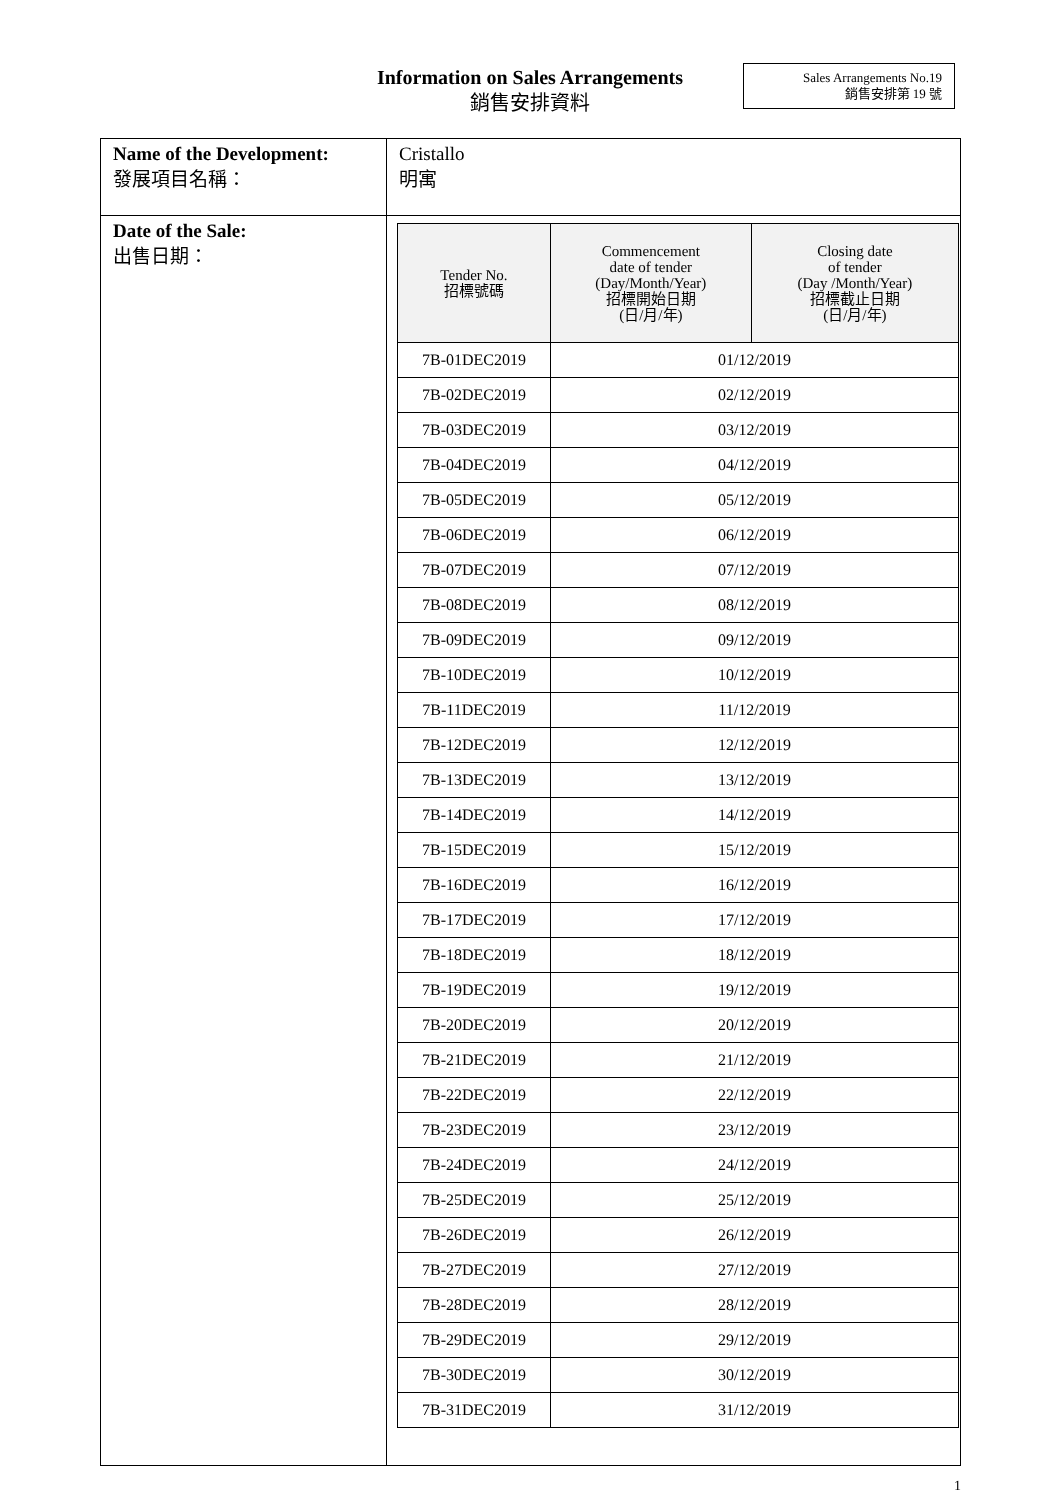Information on Sales Arrangements
銷售安排資料
Sales Arrangements No.19
銷售安排第 19 號
| Name of the Development: 發展項目名稱： | Cristallo 明寓 |
| Date of the Sale: 出售日期： | / Tender No. 招標號碼 / Commencement date of tender (Day/Month/Year) 招標開始日期 (日/月/年) / Closing date of tender (Day /Month/Year) 招標截止日期 (日/月/年) / / --- / --- / --- / / 7B-01DEC2019 / 01/12/2019 / / / 7B-02DEC2019 / 02/12/2019 / / / 7B-03DEC2019 / 03/12/2019 / / / 7B-04DEC2019 / 04/12/2019 / / / 7B-05DEC2019 / 05/12/2019 / / / 7B-06DEC2019 / 06/12/2019 / / / 7B-07DEC2019 / 07/12/2019 / / / 7B-08DEC2019 / 08/12/2019 / / / 7B-09DEC2019 / 09/12/2019 / / / 7B-10DEC2019 / 10/12/2019 / / / 7B-11DEC2019 / 11/12/2019 / / / 7B-12DEC2019 / 12/12/2019 / / / 7B-13DEC2019 / 13/12/2019 / / / 7B-14DEC2019 / 14/12/2019 / / / 7B-15DEC2019 / 15/12/2019 / / / 7B-16DEC2019 / 16/12/2019 / / / 7B-17DEC2019 / 17/12/2019 / / / 7B-18DEC2019 / 18/12/2019 / / / 7B-19DEC2019 / 19/12/2019 / / / 7B-20DEC2019 / 20/12/2019 / / / 7B-21DEC2019 / 21/12/2019 / / / 7B-22DEC2019 / 22/12/2019 / / / 7B-23DEC2019 / 23/12/2019 / / / 7B-24DEC2019 / 24/12/2019 / / / 7B-25DEC2019 / 25/12/2019 / / / 7B-26DEC2019 / 26/12/2019 / / / 7B-27DEC2019 / 27/12/2019 / / / 7B-28DEC2019 / 28/12/2019 / / / 7B-29DEC2019 / 29/12/2019 / / / 7B-30DEC2019 / 30/12/2019 / / / 7B-31DEC2019 / 31/12/2019 / / |
1